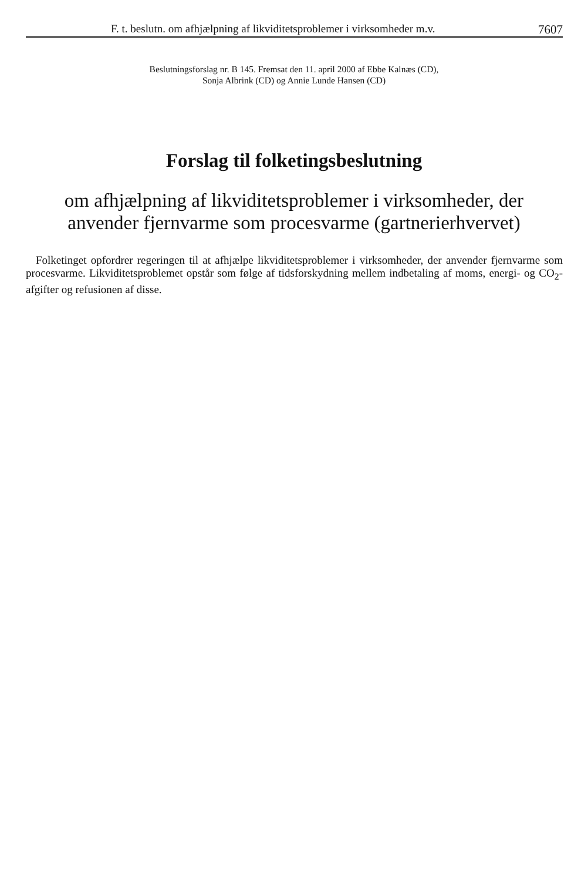F. t. beslutn. om afhjælpning af likviditetsproblemer i virksomheder m.v. 7607
Beslutningsforslag nr. B 145. Fremsat den 11. april 2000 af Ebbe Kalnæs (CD),
Sonja Albrink (CD) og Annie Lunde Hansen (CD)
Forslag til folketingsbeslutning
om afhjælpning af likviditetsproblemer i virksomheder, der
anvender fjernvarme som procesvarme (gartnerierhvervet)
Folketinget opfordrer regeringen til at afhjælpe likviditetsproblemer i virksomheder, der anvender fjernvarme som procesvarme. Likviditetsproblemet opstår som følge af tidsforskydning mellem indbetaling af moms, energi- og CO<sub>2</sub>-afgifter og refusionen af disse.